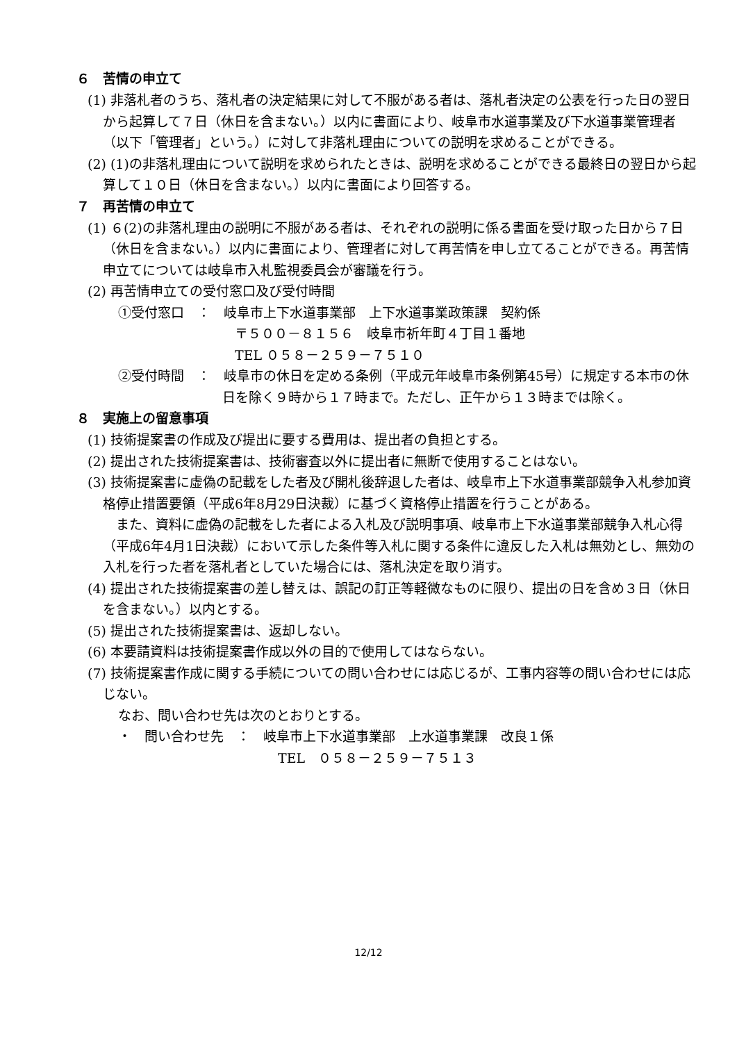６　苦情の申立て
(1) 非落札者のうち、落札者の決定結果に対して不服がある者は、落札者決定の公表を行った日の翌日から起算して７日（休日を含まない。）以内に書面により、岐阜市水道事業及び下水道事業管理者（以下「管理者」という。）に対して非落札理由についての説明を求めることができる。
(2) (1)の非落札理由について説明を求められたときは、説明を求めることができる最終日の翌日から起算して１０日（休日を含まない。）以内に書面により回答する。
７　再苦情の申立て
(1) ６(2)の非落札理由の説明に不服がある者は、それぞれの説明に係る書面を受け取った日から７日（休日を含まない。）以内に書面により、管理者に対して再苦情を申し立てることができる。再苦情申立てについては岐阜市入札監視委員会が審議を行う。
(2) 再苦情申立ての受付窓口及び受付時間
①受付窓口　：　岐阜市上下水道事業部　上下水道事業政策課　契約係
〒５００－８１５６　岐阜市祈年町４丁目１番地
TEL ０５８－２５９－７５１０
②受付時間　：　岐阜市の休日を定める条例（平成元年岐阜市条例第45号）に規定する本市の休日を除く９時から１７時まで。ただし、正午から１３時までは除く。
８　実施上の留意事項
(1) 技術提案書の作成及び提出に要する費用は、提出者の負担とする。
(2) 提出された技術提案書は、技術審査以外に提出者に無断で使用することはない。
(3) 技術提案書に虚偽の記載をした者及び開札後辞退した者は、岐阜市上下水道事業部競争入札参加資格停止措置要領（平成6年8月29日決裁）に基づく資格停止措置を行うことがある。
　また、資料に虚偽の記載をした者による入札及び説明事項、岐阜市上下水道事業部競争入札心得（平成6年4月1日決裁）において示した条件等入札に関する条件に違反した入札は無効とし、無効の入札を行った者を落札者としていた場合には、落札決定を取り消す。
(4) 提出された技術提案書の差し替えは、誤記の訂正等軽微なものに限り、提出の日を含め３日（休日を含まない。）以内とする。
(5) 提出された技術提案書は、返却しない。
(6) 本要請資料は技術提案書作成以外の目的で使用してはならない。
(7) 技術提案書作成に関する手続についての問い合わせには応じるが、工事内容等の問い合わせには応じない。
なお、問い合わせ先は次のとおりとする。
・　問い合わせ先　：　岐阜市上下水道事業部　上水道事業課　改良１係
TEL　０５８－２５９－７５１３
12/12